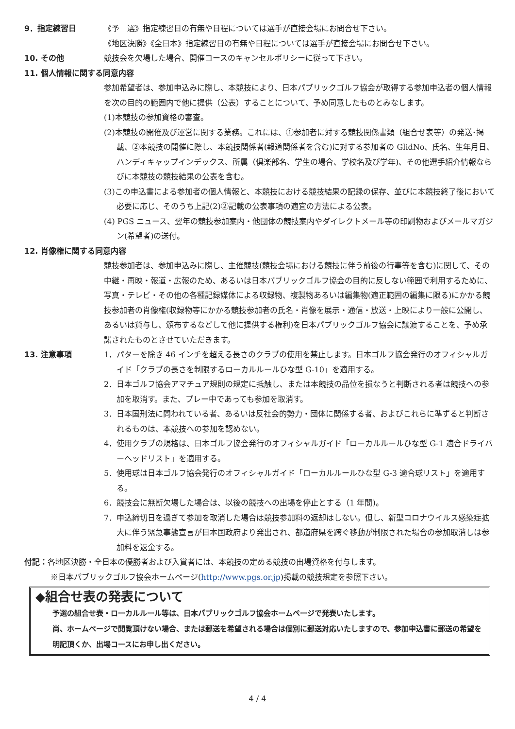9．指定練習日 《予　選》指定練習日の有無や日程については選手が直接会場にお問合せ下さい。
《地区決勝》《全日本》指定練習日の有無や日程については選手が直接会場にお問合せ下さい。
10. その他 競技会を欠場した場合、開催コースのキャンセルポリシーに従って下さい。
11. 個人情報に関する同意内容
参加希望者は、参加申込みに際し、本競技により、日本パブリックゴルフ協会が取得する参加申込者の個人情報を次の目的の範囲内で他に提供（公表）することについて、予め同意したものとみなします。
(1)本競技の参加資格の審査。
(2)本競技の開催及び運営に関する業務。これには、①参加者に対する競技関係書類（組合せ表等）の発送･掲載、②本競技の開催に際し、本競技関係者(報道関係者を含む)に対する参加者の GlidNo、氏名、生年月日、ハンディキャップインデックス、所属（倶楽部名、学生の場合、学校名及び学年)、その他選手紹介情報ならびに本競技の競技結果の公表を含む。
(3)この申込書による参加者の個人情報と、本競技における競技結果の記録の保存、並びに本競技終了後において必要に応じ、そのうち上記(2)②記載の公表事項の適宜の方法による公表。
(4) PGS ニュース、翌年の競技参加案内・他団体の競技案内やダイレクトメール等の印刷物およびメールマガジン(希望者)の送付。
12. 肖像権に関する同意内容
競技参加者は、参加申込みに際し、主催競技(競技会場における競技に伴う前後の行事等を含む)に関して、その中継・再映・報道・広報のため、あるいは日本パブリックゴルフ協会の目的に反しない範囲で利用するために、写真・テレビ・その他の各種記録媒体による収録物、複製物あるいは編集物(適正範囲の編集に限る)にかかる競技参加者の肖像権(収録物等にかかる競技参加者の氏名・肖像を展示・通信・放送・上映により一般に公開し、あるいは貸与し、頒布するなどして他に提供する権利)を日本パブリックゴルフ協会に譲渡することを、予め承諾されたものとさせていただきます。
13. 注意事項 1．パターを除き 46 インチを超える長さのクラブの使用を禁止します。日本ゴルフ協会発行のオフィシャルガイド「クラブの長さを制限するローカルルールひな型 G-10」を適用する。
2．日本ゴルフ協会アマチュア規則の規定に抵触し、または本競技の品位を損なうと判断される者は競技への参加を取消す。また、プレー中であっても参加を取消す。
3．日本国刑法に問われている者、あるいは反社会的勢力・団体に関係する者、およびこれらに準ずると判断されるものは、本競技への参加を認めない。
4．使用クラブの規格は、日本ゴルフ協会発行のオフィシャルガイド「ローカルルールひな型 G-1 適合ドライバーヘッドリスト」を適用する。
5．使用球は日本ゴルフ協会発行のオフィシャルガイド「ローカルルールひな型 G-3 適合球リスト」を適用する。
6．競技会に無断欠場した場合は、以後の競技への出場を停止とする（1 年間)。
7．申込締切日を過ぎて参加を取消した場合は競技参加料の返却はしない。但し、新型コロナウイルス感染症拡大に伴う緊急事態宣言が日本国政府より発出され、都道府県を跨ぐ移動が制限された場合の参加取消しは参加料を返金する。
付記：各地区決勝・全日本の優勝者および入賞者には、本競技の定める競技の出場資格を付与します。
※日本パブリックゴルフ協会ホームページ(http://www.pgs.or.jp)掲載の競技規定を参照下さい。
◆組合せ表の発表について
予選の組合せ表・ローカルルール等は、日本パブリックゴルフ協会ホームページで発表いたします。
尚、ホームページで閲覧頂けない場合、または郵送を希望される場合は個別に郵送対応いたしますので、参加申込書に郵送の希望を明記頂くか、出場コースにお申し出ください。
4 / 4